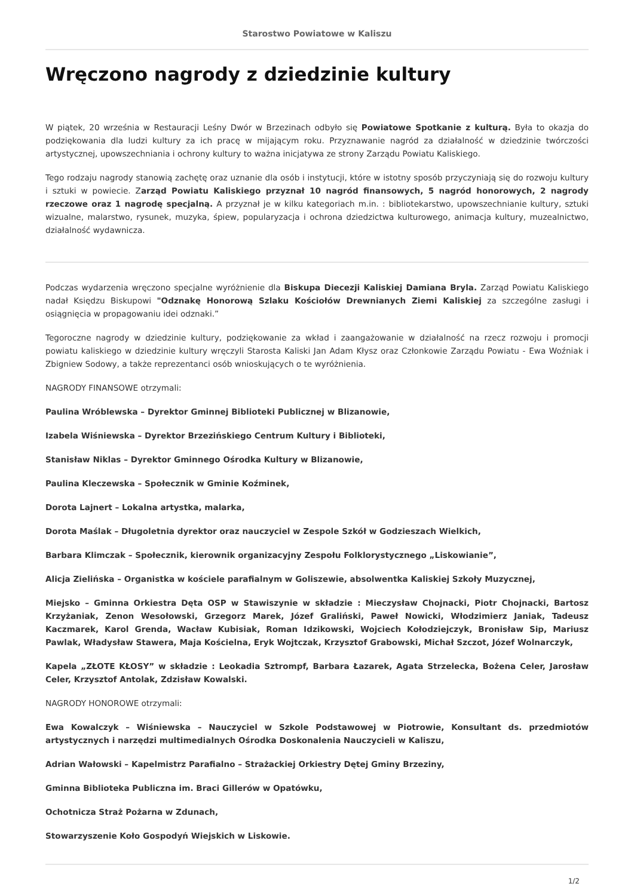Starostwo Powiatowe w Kaliszu
Wręczono nagrody z dziedzinie kultury
W piątek, 20 września w Restauracji Leśny Dwór w Brzezinach odbyło się Powiatowe Spotkanie z kulturą. Była to okazja do podziękowania dla ludzi kultury za ich pracę w mijającym roku. Przyznawanie nagród za działalność w dziedzinie twórczości artystycznej, upowszechniania i ochrony kultury to ważna inicjatywa ze strony Zarządu Powiatu Kaliskiego.
Tego rodzaju nagrody stanowią zachętę oraz uznanie dla osób i instytucji, które w istotny sposób przyczyniają się do rozwoju kultury i sztuki w powiecie. Zarząd Powiatu Kaliskiego przyznał 10 nagród finansowych, 5 nagród honorowych, 2 nagrody rzeczowe oraz 1 nagrodę specjalną. A przyznał je w kilku kategoriach m.in. : bibliotekarstwo, upowszechnianie kultury, sztuki wizualne, malarstwo, rysunek, muzyka, śpiew, popularyzacja i ochrona dziedzictwa kulturowego, animacja kultury, muzealnictwo, działalność wydawnicza.
Podczas wydarzenia wręczono specjalne wyróżnienie dla Biskupa Diecezji Kaliskiej Damiana Bryla. Zarząd Powiatu Kaliskiego nadał Księdzu Biskupowi "Odznakę Honorową Szlaku Kościołów Drewnianych Ziemi Kaliskiej za szczególne zasługi i osiągnięcia w propagowaniu idei odznaki.”
Tegoroczne nagrody w dziedzinie kultury, podziękowanie za wkład i zaangażowanie w działalność na rzecz rozwoju i promocji powiatu kaliskiego w dziedzinie kultury wręczyli Starosta Kaliski Jan Adam Kłysz oraz Członkowie Zarządu Powiatu - Ewa Woźniak i Zbigniew Sodowy, a także reprezentanci osób wnioskujących o te wyróżnienia.
NAGRODY FINANSOWE otrzymali:
Paulina Wróblewska – Dyrektor Gminnej Biblioteki Publicznej w Blizanowie,
Izabela Wiśniewska – Dyrektor Brzezińskiego Centrum Kultury i Biblioteki,
Stanisław Niklas – Dyrektor Gminnego Ośrodka Kultury w Blizanowie,
Paulina Kleczewska – Społecznik w Gminie Koźminek,
Dorota Lajnert – Lokalna artystka, malarka,
Dorota Maślak – Długoletnia dyrektor oraz nauczyciel w Zespole Szkół w Godzieszach Wielkich,
Barbara Klimczak – Społecznik, kierownik organizacyjny Zespołu Folklorystycznego „Liskowianie”,
Alicja Zielińska – Organistka w kościele parafialnym w Goliszewie, absolwentka Kaliskiej Szkoły Muzycznej,
Miejsko – Gminna Orkiestra Dęta OSP w Stawiszynie w składzie : Mieczysław Chojnacki, Piotr Chojnacki, Bartosz Krzyżaniak, Zenon Wesołowski, Grzegorz Marek, Józef Graliński, Paweł Nowicki, Włodzimierz Janiak, Tadeusz Kaczmarek, Karol Grenda, Wacław Kubisiak, Roman Idzikowski, Wojciech Kołodziejczyk, Bronisław Sip, Mariusz Pawlak, Władysław Stawera, Maja Kościelna, Eryk Wojtczak, Krzysztof Grabowski, Michał Szczot, Józef Wolnarczyk,
Kapela „ZŁOTE KŁOSY” w składzie : Leokadia Sztrompf, Barbara Łazarek, Agata Strzelecka, Bożena Celer, Jarosław Celer, Krzysztof Antolak, Zdzisław Kowalski.
NAGRODY HONOROWE otrzymali:
Ewa Kowalczyk – Wiśniewska – Nauczyciel w Szkole Podstawowej w Piotrowie, Konsultant ds. przedmiotów artystycznych i narzędzi multimedialnych Ośrodka Doskonalenia Nauczycieli w Kaliszu,
Adrian Wałowski – Kapelmistrz Parafialno – Strażackiej Orkiestry Dętej Gminy Brzeziny,
Gminna Biblioteka Publiczna im. Braci Gillerów w Opatówku,
Ochotnicza Straż Pożarna w Zdunach,
Stowarzyszenie Koło Gospodyń Wiejskich w Liskowie.
1/2